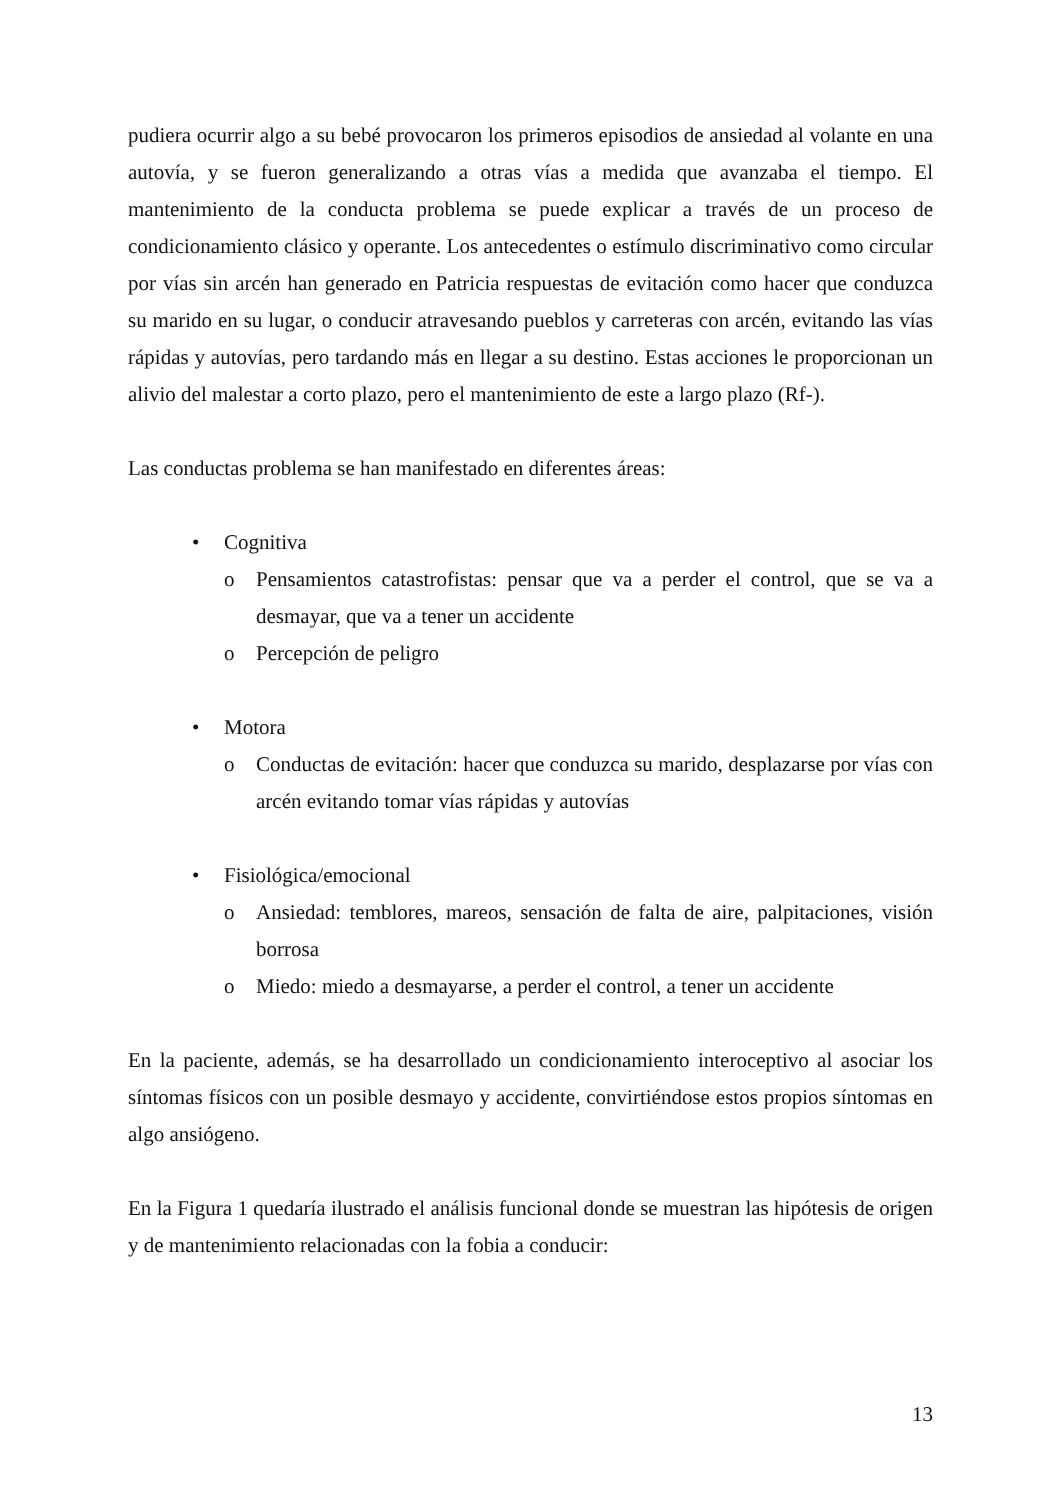pudiera ocurrir algo a su bebé provocaron los primeros episodios de ansiedad al volante en una autovía, y se fueron generalizando a otras vías a medida que avanzaba el tiempo. El mantenimiento de la conducta problema se puede explicar a través de un proceso de condicionamiento clásico y operante. Los antecedentes o estímulo discriminativo como circular por vías sin arcén han generado en Patricia respuestas de evitación como hacer que conduzca su marido en su lugar, o conducir atravesando pueblos y carreteras con arcén, evitando las vías rápidas y autovías, pero tardando más en llegar a su destino. Estas acciones le proporcionan un alivio del malestar a corto plazo, pero el mantenimiento de este a largo plazo (Rf-).
Las conductas problema se han manifestado en diferentes áreas:
• Cognitiva
o Pensamientos catastrofistas: pensar que va a perder el control, que se va a desmayar, que va a tener un accidente
o Percepción de peligro
• Motora
o Conductas de evitación: hacer que conduzca su marido, desplazarse por vías con arcén evitando tomar vías rápidas y autovías
• Fisiológica/emocional
o Ansiedad: temblores, mareos, sensación de falta de aire, palpitaciones, visión borrosa
o Miedo: miedo a desmayarse, a perder el control, a tener un accidente
En la paciente, además, se ha desarrollado un condicionamiento interoceptivo al asociar los síntomas físicos con un posible desmayo y accidente, convirtiéndose estos propios síntomas en algo ansiógeno.
En la Figura 1 quedaría ilustrado el análisis funcional donde se muestran las hipótesis de origen y de mantenimiento relacionadas con la fobia a conducir:
13